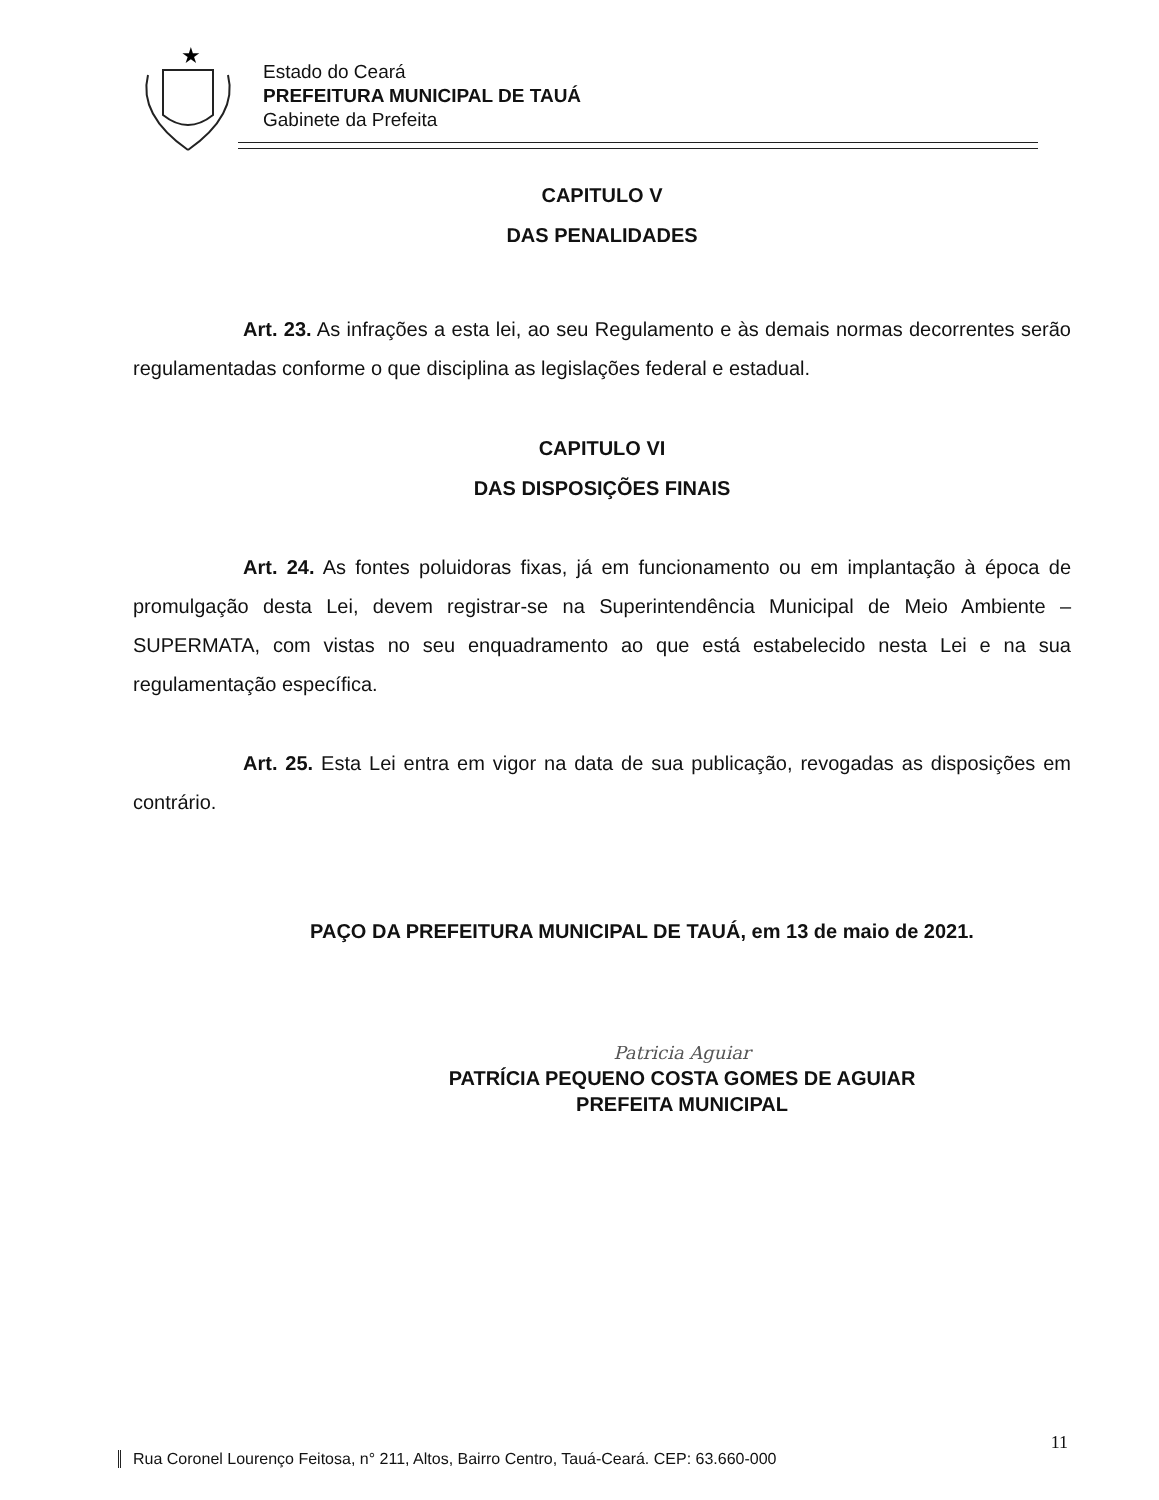★
Estado do Ceará
PREFEITURA MUNICIPAL DE TAUÁ
Gabinete da Prefeita
CAPITULO V
DAS PENALIDADES
Art. 23. As infrações a esta lei, ao seu Regulamento e às demais normas decorrentes serão regulamentadas conforme o que disciplina as legislações federal e estadual.
CAPITULO VI
DAS DISPOSIÇÕES FINAIS
Art. 24. As fontes poluidoras fixas, já em funcionamento ou em implantação à época de promulgação desta Lei, devem registrar-se na Superintendência Municipal de Meio Ambiente – SUPERMATA, com vistas no seu enquadramento ao que está estabelecido nesta Lei e na sua regulamentação específica.
Art. 25. Esta Lei entra em vigor na data de sua publicação, revogadas as disposições em contrário.
PAÇO DA PREFEITURA MUNICIPAL DE TAUÁ, em 13 de maio de 2021.
Patricia Aguiar
PATRÍCIA PEQUENO COSTA GOMES DE AGUIAR
PREFEITA MUNICIPAL
11
Rua Coronel Lourenço Feitosa, n° 211, Altos, Bairro Centro, Tauá-Ceará. CEP: 63.660-000